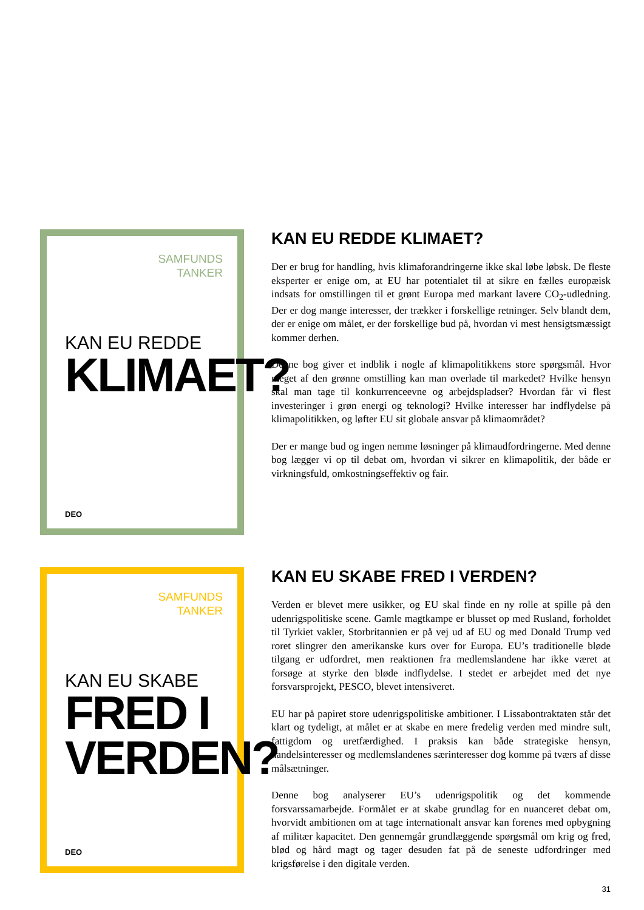SAMFUNDS
TANKER
KAN EU REDDE
KLIMAET?
DEO
KAN EU REDDE KLIMAET?
Der er brug for handling, hvis klimaforandringerne ikke skal løbe løbsk. De fleste eksperter er enige om, at EU har potentialet til at sikre en fælles europæisk indsats for omstillingen til et grønt Europa med markant lavere CO<sub>2</sub>-udledning. Der er dog mange interesser, der trækker i forskellige retninger. Selv blandt dem, der er enige om målet, er der forskellige bud på, hvordan vi mest hensigtsmæssigt kommer derhen.
Denne bog giver et indblik i nogle af klimapolitikkens store spørgsmål. Hvor meget af den grønne omstilling kan man overlade til markedet? Hvilke hensyn skal man tage til konkurrenceevne og arbejdspladser? Hvordan får vi flest investeringer i grøn energi og teknologi? Hvilke interesser har indflydelse på klimapolitikken, og løfter EU sit globale ansvar på klimaområdet?
Der er mange bud og ingen nemme løsninger på klimaudfordringerne. Med denne bog lægger vi op til debat om, hvordan vi sikrer en klimapolitik, der både er virkningsfuld, omkostningseffektiv og fair.
SAMFUNDS
TANKER
KAN EU SKABE
FRED I
VERDEN?
DEO
KAN EU SKABE FRED I VERDEN?
Verden er blevet mere usikker, og EU skal finde en ny rolle at spille på den udenrigspolitiske scene. Gamle magtkampe er blusset op med Rusland, forholdet til Tyrkiet vakler, Storbritannien er på vej ud af EU og med Donald Trump ved roret slingrer den amerikanske kurs over for Europa. EU’s traditionelle bløde tilgang er udfordret, men reaktionen fra medlemslandene har ikke været at forsøge at styrke den bløde indflydelse. I stedet er arbejdet med det nye forsvarsprojekt, PESCO, blevet intensiveret.
EU har på papiret store udenrigspolitiske ambitioner. I Lissabontraktaten står det klart og tydeligt, at målet er at skabe en mere fredelig verden med mindre sult, fattigdom og uretfærdighed. I praksis kan både strategiske hensyn, handelsinteresser og medlemslandenes særinteresser dog komme på tværs af disse målsætninger.
Denne bog analyserer EU’s udenrigspolitik og det kommende forsvarssamarbejde. Formålet er at skabe grundlag for en nuanceret debat om, hvorvidt ambitionen om at tage internationalt ansvar kan forenes med opbygning af militær kapacitet. Den gennemgår grundlæggende spørgsmål om krig og fred, blød og hård magt og tager desuden fat på de seneste udfordringer med krigsførelse i den digitale verden.
31